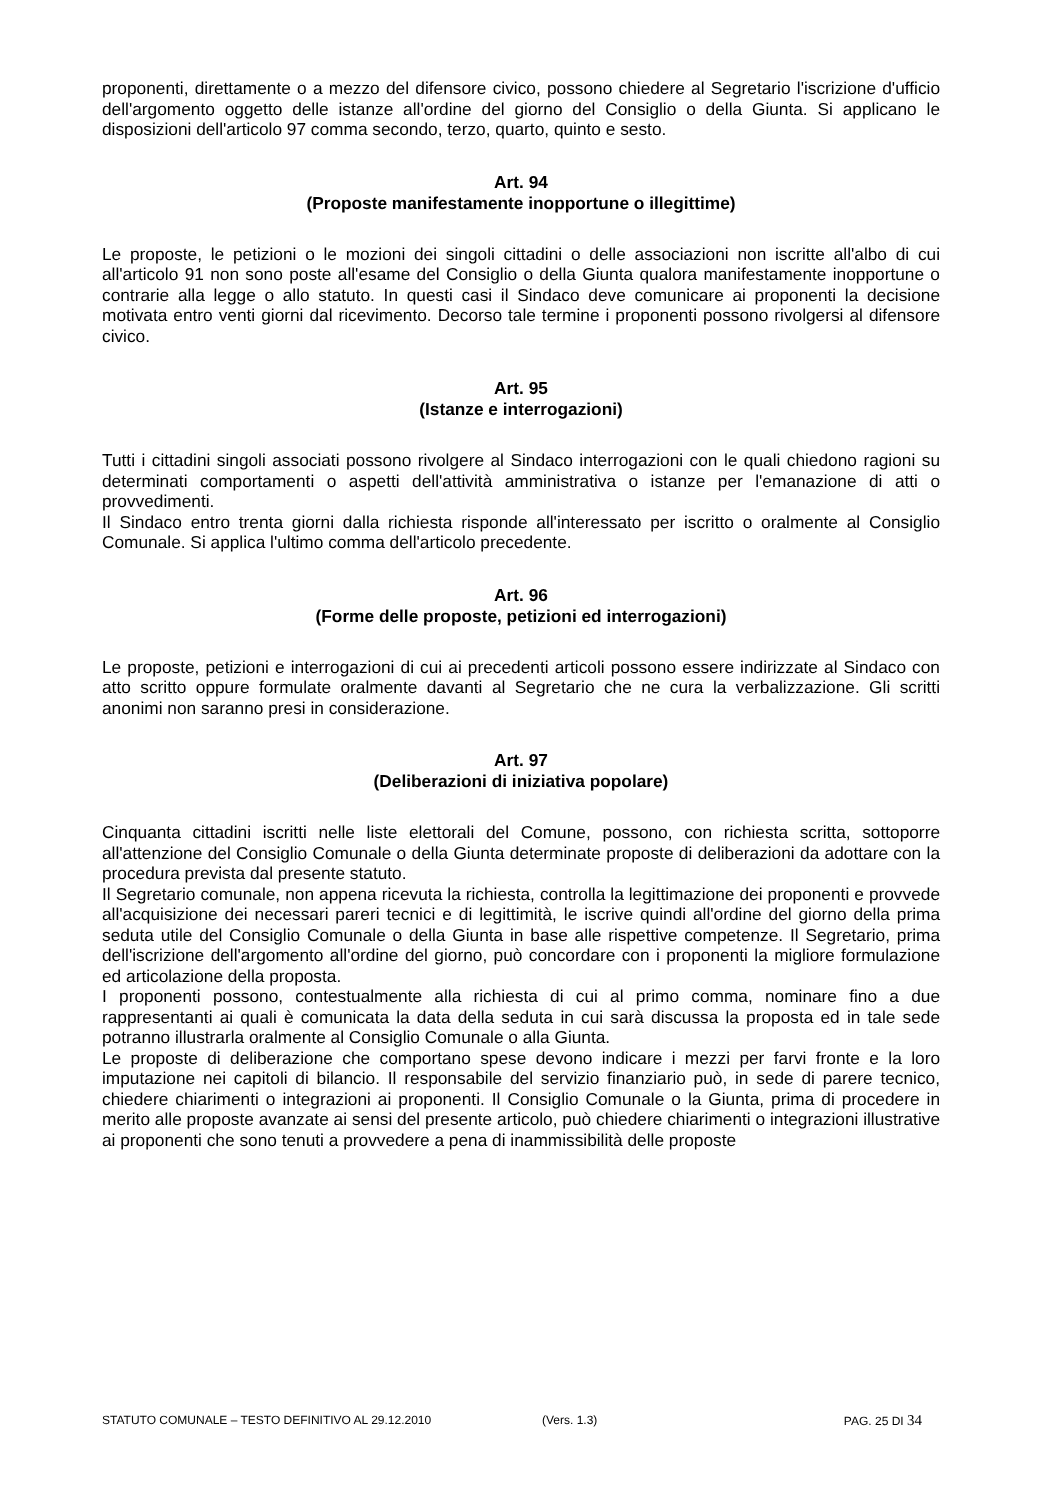proponenti, direttamente o a mezzo del difensore civico, possono chiedere al Segretario l'iscrizione d'ufficio dell'argomento oggetto delle istanze all'ordine del giorno del Consiglio o della Giunta. Si applicano le disposizioni dell'articolo 97 comma secondo, terzo, quarto, quinto e sesto.
Art. 94
(Proposte manifestamente inopportune o illegittime)
Le proposte, le petizioni o le mozioni dei singoli cittadini o delle associazioni non iscritte all'albo di cui all'articolo 91 non sono poste all'esame del Consiglio o della Giunta qualora manifestamente inopportune o contrarie alla legge o allo statuto. In questi casi il Sindaco deve comunicare ai proponenti la decisione motivata entro venti giorni dal ricevimento. Decorso tale termine i proponenti possono rivolgersi al difensore civico.
Art. 95
(Istanze e interrogazioni)
Tutti i cittadini singoli associati possono rivolgere al Sindaco interrogazioni con le quali chiedono ragioni su determinati comportamenti o aspetti dell'attività amministrativa o istanze per l'emanazione di atti o provvedimenti.
Il Sindaco entro trenta giorni dalla richiesta risponde all'interessato per iscritto o oralmente al Consiglio Comunale. Si applica l'ultimo comma dell'articolo precedente.
Art. 96
(Forme delle proposte, petizioni ed interrogazioni)
Le proposte, petizioni e interrogazioni di cui ai precedenti articoli possono essere indirizzate al Sindaco con atto scritto oppure formulate oralmente davanti al Segretario che ne cura la verbalizzazione. Gli scritti anonimi non saranno presi in considerazione.
Art. 97
(Deliberazioni di iniziativa popolare)
Cinquanta cittadini iscritti nelle liste elettorali del Comune, possono, con richiesta scritta, sottoporre all'attenzione del Consiglio Comunale o della Giunta determinate proposte di deliberazioni da adottare con la procedura prevista dal presente statuto.
Il Segretario comunale, non appena ricevuta la richiesta, controlla la legittimazione dei proponenti e provvede all'acquisizione dei necessari pareri tecnici e di legittimità, le iscrive quindi all'ordine del giorno della prima seduta utile del Consiglio Comunale o della Giunta in base alle rispettive competenze. Il Segretario, prima dell'iscrizione dell'argomento all'ordine del giorno, può concordare con i proponenti la migliore formulazione ed articolazione della proposta.
I proponenti possono, contestualmente alla richiesta di cui al primo comma, nominare fino a due rappresentanti ai quali è comunicata la data della seduta in cui sarà discussa la proposta ed in tale sede potranno illustrarla oralmente al Consiglio Comunale o alla Giunta.
Le proposte di deliberazione che comportano spese devono indicare i mezzi per farvi fronte e la loro imputazione nei capitoli di bilancio. Il responsabile del servizio finanziario può, in sede di parere tecnico, chiedere chiarimenti o integrazioni ai proponenti. Il Consiglio Comunale o la Giunta, prima di procedere in merito alle proposte avanzate ai sensi del presente articolo, può chiedere chiarimenti o integrazioni illustrative ai proponenti che sono tenuti a provvedere a pena di inammissibilità delle proposte
STATUTO COMUNALE – TESTO DEFINITIVO AL 29.12.2010 (Vers. 1.3) PAG. 25 DI 34